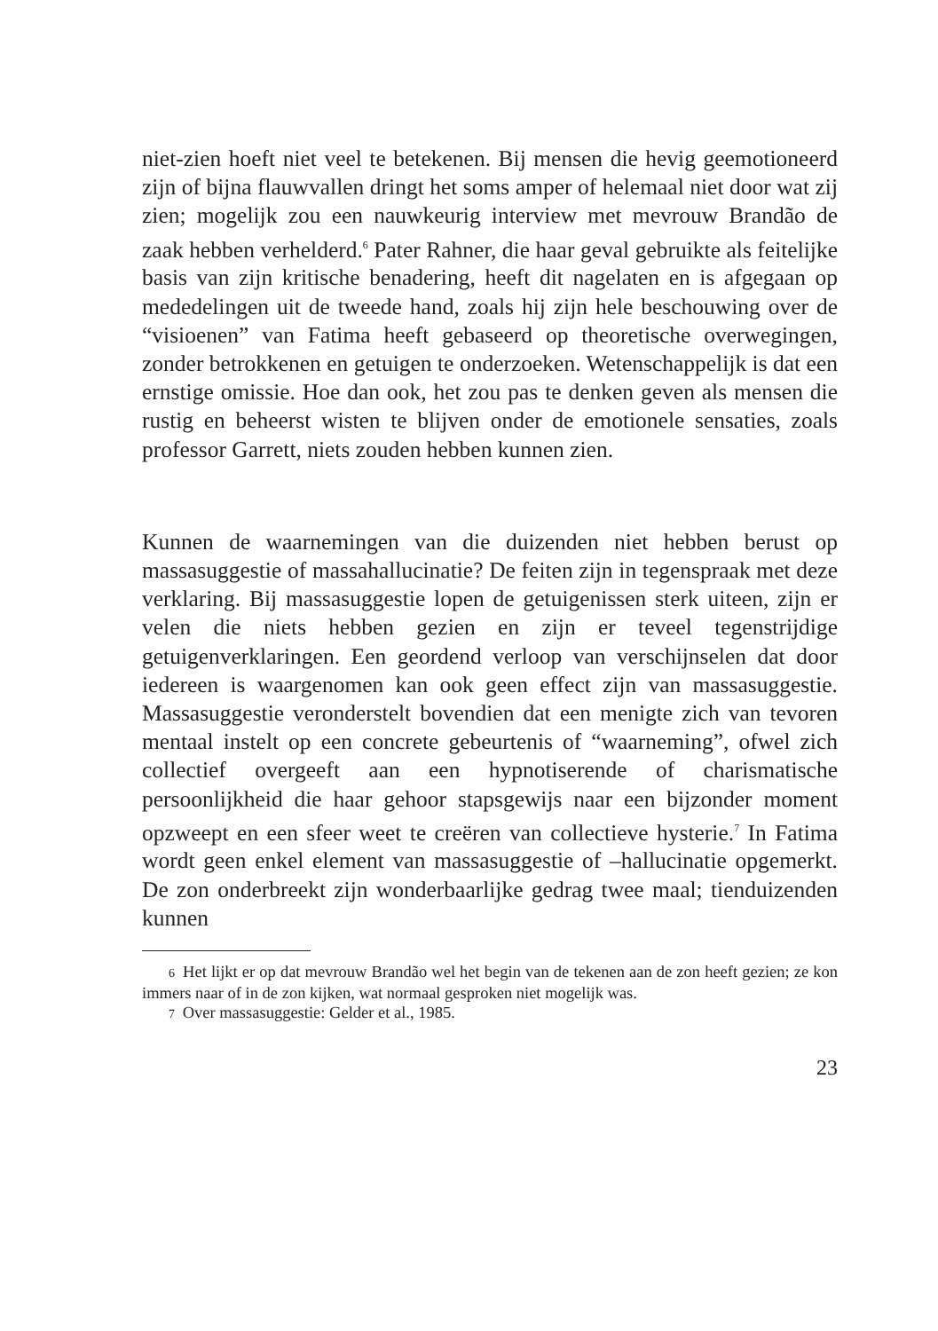niet-zien hoeft niet veel te betekenen. Bij mensen die hevig geemotioneerd zijn of bijna flauwvallen dringt het soms amper of helemaal niet door wat zij zien; mogelijk zou een nauwkeurig interview met mevrouw Brandão de zaak hebben verhelderd.<sup>6</sup> Pater Rahner, die haar geval gebruikte als feitelijke basis van zijn kritische benadering, heeft dit nagelaten en is afgegaan op mededelingen uit de tweede hand, zoals hij zijn hele beschouwing over de “visioenen” van Fatima heeft gebaseerd op theoretische overwegingen, zonder betrokkenen en getuigen te onderzoeken. Wetenschappelijk is dat een ernstige omissie. Hoe dan ook, het zou pas te denken geven als mensen die rustig en beheerst wisten te blijven onder de emotionele sensaties, zoals professor Garrett, niets zouden hebben kunnen zien.
Kunnen de waarnemingen van die duizenden niet hebben berust op massasuggestie of massahallucinatie? De feiten zijn in tegenspraak met deze verklaring. Bij massasuggestie lopen de getuigenissen sterk uiteen, zijn er velen die niets hebben gezien en zijn er teveel tegenstrijdige getuigenverklaringen. Een geordend verloop van verschijnselen dat door iedereen is waargenomen kan ook geen effect zijn van massasuggestie. Massasuggestie veronderstelt bovendien dat een menigte zich van tevoren mentaal instelt op een concrete gebeurtenis of “waarneming”, ofwel zich collectief overgeeft aan een hypnotiserende of charismatische persoonlijkheid die haar gehoor stapsgewijs naar een bijzonder moment opzweept en een sfeer weet te creëren van collectieve hysterie.<sup>7</sup> In Fatima wordt geen enkel element van massasuggestie of –hallucinatie opgemerkt. De zon onderbreekt zijn wonderbaarlijke gedrag twee maal; tienduizenden kunnen
6 Het lijkt er op dat mevrouw Brandão wel het begin van de tekenen aan de zon heeft gezien; ze kon immers naar of in de zon kijken, wat normaal gesproken niet mogelijk was.
7 Over massasuggestie: Gelder et al., 1985.
23